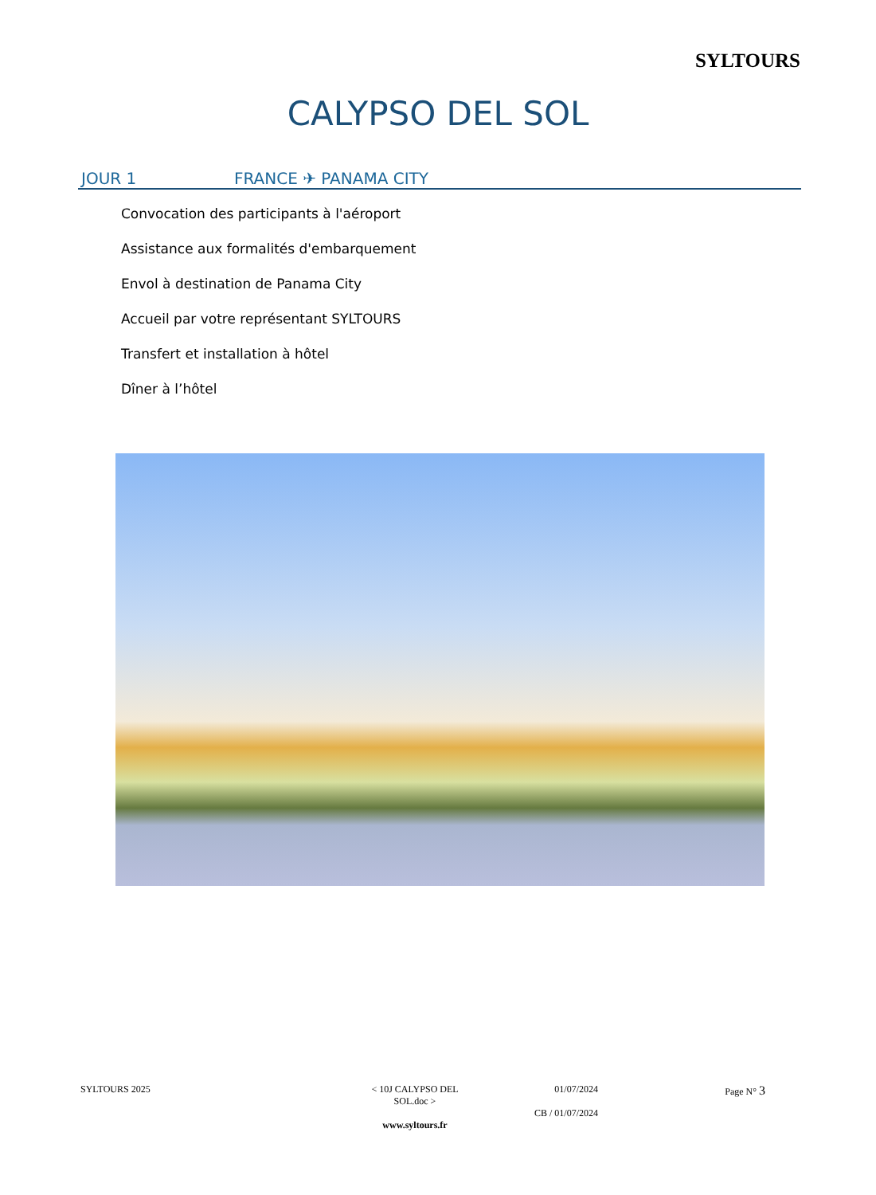SYLTOURS
CALYPSO DEL SOL
JOUR 1 FRANCE ✈ PANAMA CITY
Convocation des participants à l'aéroport
Assistance aux formalités d'embarquement
Envol à destination de Panama City
Accueil par votre représentant SYLTOURS
Transfert et installation à hôtel
Dîner à l’hôtel
SYLTOURS 2025 < 10J CALYPSO DEL SOL.doc >
www.syltours.fr
01/07/2024
CB / 01/07/2024
Page N° 3